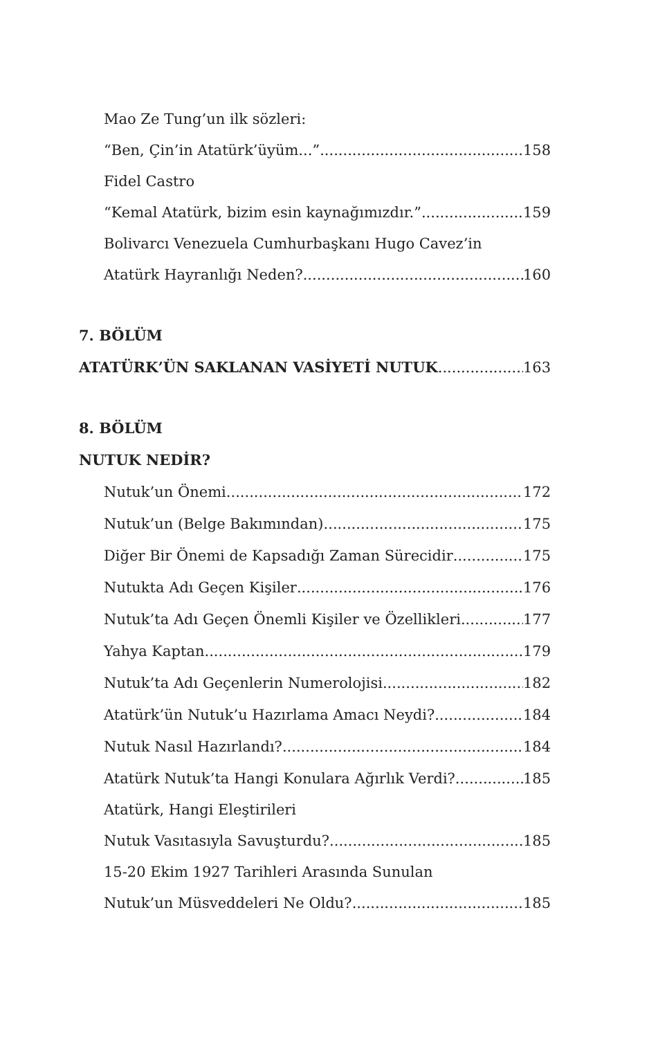Mao Ze Tung’un ilk sözleri:
“Ben, Çin’in Atatürk’üyüm...” 158
Fidel Castro
“Kemal Atatürk, bizim esin kaynağımızdır.” 159
Bolivarcı Venezuela Cumhurbaşkanı Hugo Cavez’in
Atatürk Hayranlığı Neden? 160
7. BÖLÜM
ATATÜRK’ÜN SAKLANAN VASİYETİ NUTUK 163
8. BÖLÜM
NUTUK NEDİR?
Nutuk’un Önemi 172
Nutuk’un (Belge Bakımından) 175
Diğer Bir Önemi de Kapsadığı Zaman Sürecidir 175
Nutukta Adı Geçen Kişiler 176
Nutuk’ta Adı Geçen Önemli Kişiler ve Özellikleri 177
Yahya Kaptan 179
Nutuk’ta Adı Geçenlerin Numerolojisi 182
Atatürk’ün Nutuk’u Hazırlama Amacı Neydi? 184
Nutuk Nasıl Hazırlandı? 184
Atatürk Nutuk’ta Hangi Konulara Ağırlık Verdi? 185
Atatürk, Hangi Eleştirileri
Nutuk Vasıtasıyla Savuşturdu? 185
15-20 Ekim 1927 Tarihleri Arasında Sunulan
Nutuk’un Müsveddeleri Ne Oldu? 185